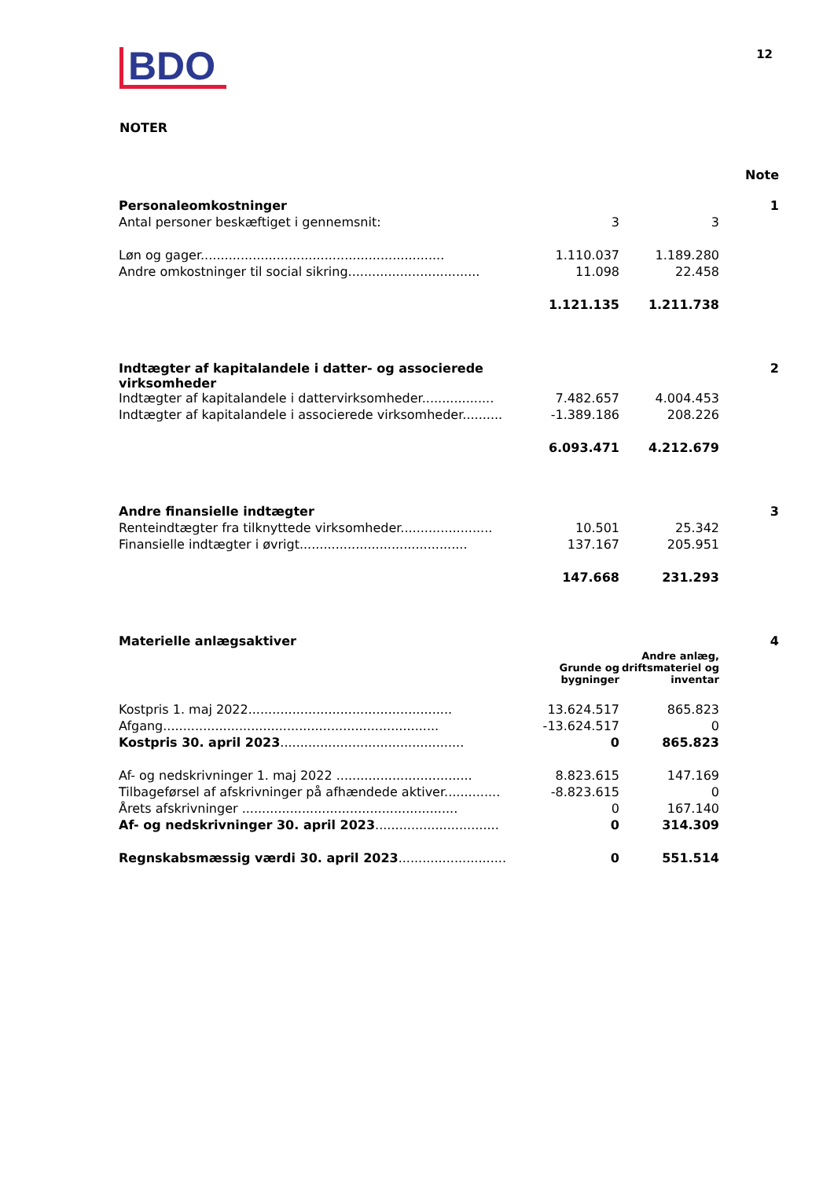BDO
12
NOTER
| | | | Note |
| Personaleomkostninger | | | 1 |
| Antal personer beskæftiget i gennemsnit: | 3 | 3 | |
| Løn og gager............................................................. | 1.110.037 | 1.189.280 | |
| Andre omkostninger til social sikring................................. | 11.098 | 22.458 | |
| | 1.121.135 | 1.211.738 | |
| Indtægter af kapitalandele i datter- og associerede virksomheder | | | 2 |
| Indtægter af kapitalandele i dattervirksomheder.................. | 7.482.657 | 4.004.453 | |
| Indtægter af kapitalandele i associerede virksomheder.......... | -1.389.186 | 208.226 | |
| | 6.093.471 | 4.212.679 | |
| Andre finansielle indtægter | | | 3 |
| Renteindtægter fra tilknyttede virksomheder....................... | 10.501 | 25.342 | |
| Finansielle indtægter i øvrigt.......................................... | 137.167 | 205.951 | |
| | 147.668 | 231.293 | |
| Materielle anlægsaktiver | | | 4 |
| | Grunde og bygninger | Andre anlæg, driftsmateriel og inventar | |
| Kostpris 1. maj 2022................................................... | 13.624.517 | 865.823 | |
| Afgang..................................................................... | -13.624.517 | 0 | |
| Kostpris 30. april 2023 .............................................. | 0 | 865.823 | |
| Af- og nedskrivninger 1. maj 2022 .................................. | 8.823.615 | 147.169 | |
| Tilbageførsel af afskrivninger på afhændede aktiver.............. | -8.823.615 | 0 | |
| Årets afskrivninger ...................................................... | 0 | 167.140 | |
| Af- og nedskrivninger 30. april 2023 ............................... | 0 | 314.309 | |
| Regnskabsmæssig værdi 30. april 2023 ........................... | 0 | 551.514 | |